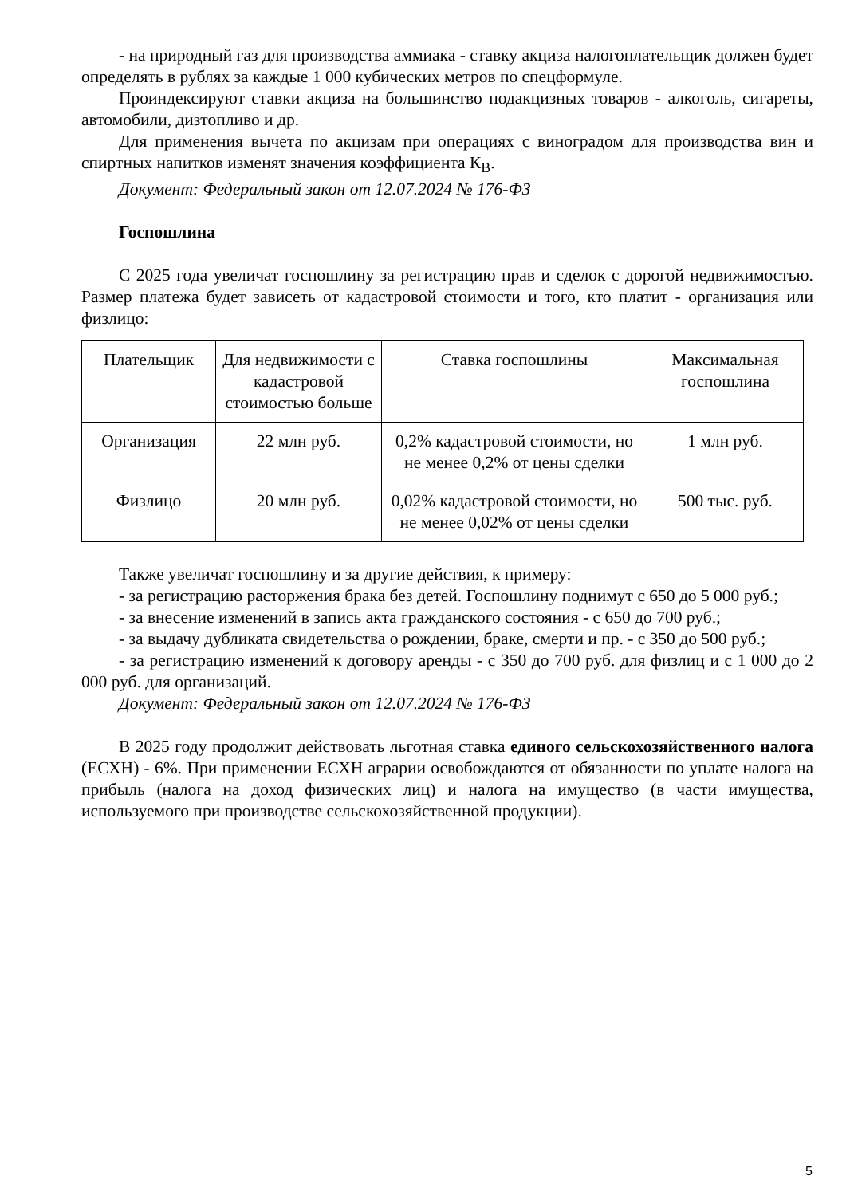- на природный газ для производства аммиака - ставку акциза налогоплательщик должен будет определять в рублях за каждые 1 000 кубических метров по спецформуле.
Проиндексируют ставки акциза на большинство подакцизных товаров - алкоголь, сигареты, автомобили, дизтопливо и др.
Для применения вычета по акцизам при операциях с виноградом для производства вин и спиртных напитков изменят значения коэффициента К<sub>В</sub>.
Документ: Федеральный закон от 12.07.2024 № 176-ФЗ
Госпошлина
С 2025 года увеличат госпошлину за регистрацию прав и сделок с дорогой недвижимостью. Размер платежа будет зависеть от кадастровой стоимости и того, кто платит - организация или физлицо:
| Плательщик | Для недвижимости с кадастровой стоимостью больше | Ставка госпошлины | Максимальная госпошлина |
| Организация | 22 млн руб. | 0,2% кадастровой стоимости, но не менее 0,2% от цены сделки | 1 млн руб. |
| Физлицо | 20 млн руб. | 0,02% кадастровой стоимости, но не менее 0,02% от цены сделки | 500 тыс. руб. |
Также увеличат госпошлину и за другие действия, к примеру:
- за регистрацию расторжения брака без детей. Госпошлину поднимут с 650 до 5 000 руб.;
- за внесение изменений в запись акта гражданского состояния - с 650 до 700 руб.;
- за выдачу дубликата свидетельства о рождении, браке, смерти и пр. - с 350 до 500 руб.;
- за регистрацию изменений к договору аренды - с 350 до 700 руб. для физлиц и с 1 000 до 2 000 руб. для организаций.
Документ: Федеральный закон от 12.07.2024 № 176-ФЗ
В 2025 году продолжит действовать льготная ставка единого сельскохозяйственного налога (ЕСХН) - 6%. При применении ЕСХН аграрии освобождаются от обязанности по уплате налога на прибыль (налога на доход физических лиц) и налога на имущество (в части имущества, используемого при производстве сельскохозяйственной продукции).
5